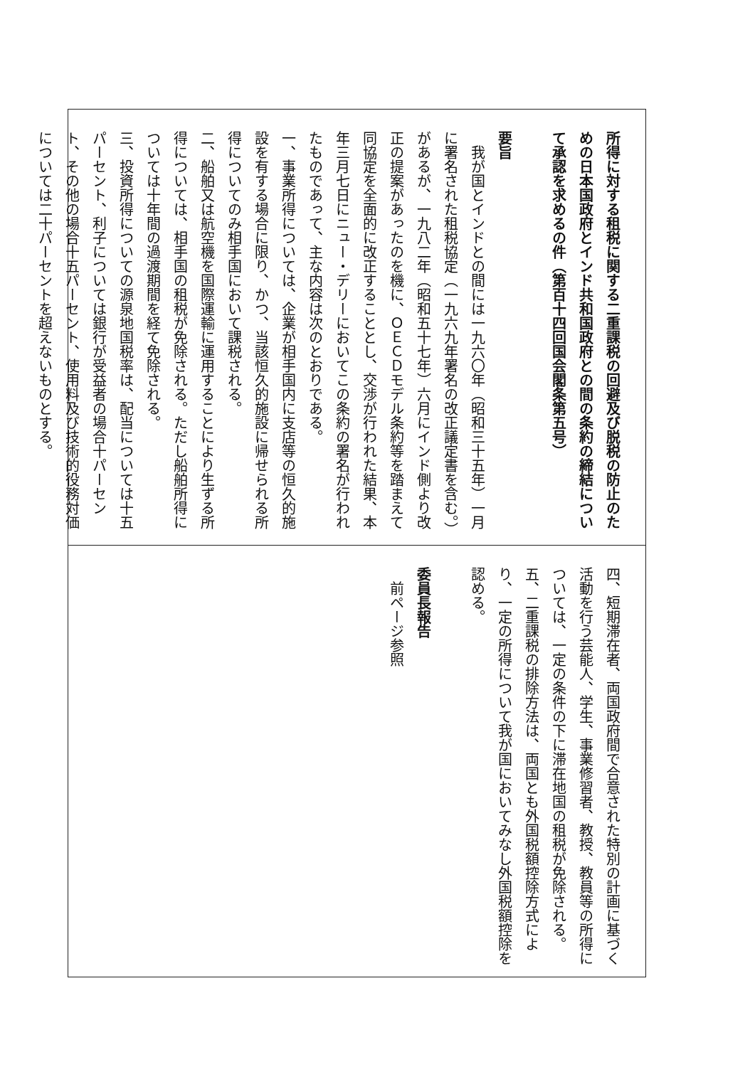所得に対する租税に関する二重課税の回避及び脱税の防止のための日本国政府とインド共和国政府との間の条約の締結について承認を求めるの件（第百十四回国会閣条第五号）
要旨
　我が国とインドとの間には一九六〇年（昭和三十五年）一月に署名された租税協定（一九六九年署名の改正議定書を含む。）があるが、一九八二年（昭和五十七年）六月にインド側より改正の提案があったのを機に、ＯＥＣＤモデル条約等を踏まえて同協定を全面的に改正することとし、交渉が行われた結果、本年三月七日にニュー・デリーにおいてこの条約の署名が行われたものであって、主な内容は次のとおりである。
一、事業所得については、企業が相手国内に支店等の恒久的施設を有する場合に限り、かつ、当該恒久的施設に帰せられる所得についてのみ相手国において課税される。
二、船舶又は航空機を国際運輸に運用することにより生ずる所得については、相手国の租税が免除される。ただし船舶所得については十年間の過渡期間を経て免除される。
三、投資所得についての源泉地国税率は、配当については十五パーセント、利子については銀行が受益者の場合十パーセント、その他の場合十五パーセント、使用料及び技術的役務対価については二十パーセントを超えないものとする。
四、短期滞在者、両国政府間で合意された特別の計画に基づく活動を行う芸能人、学生、事業修習者、教授、教員等の所得については、一定の条件の下に滞在地国の租税が免除される。
五、二重課税の排除方法は、両国とも外国税額控除方式により、一定の所得について我が国においてみなし外国税額控除を認める。
委員長報告
　前ページ参照